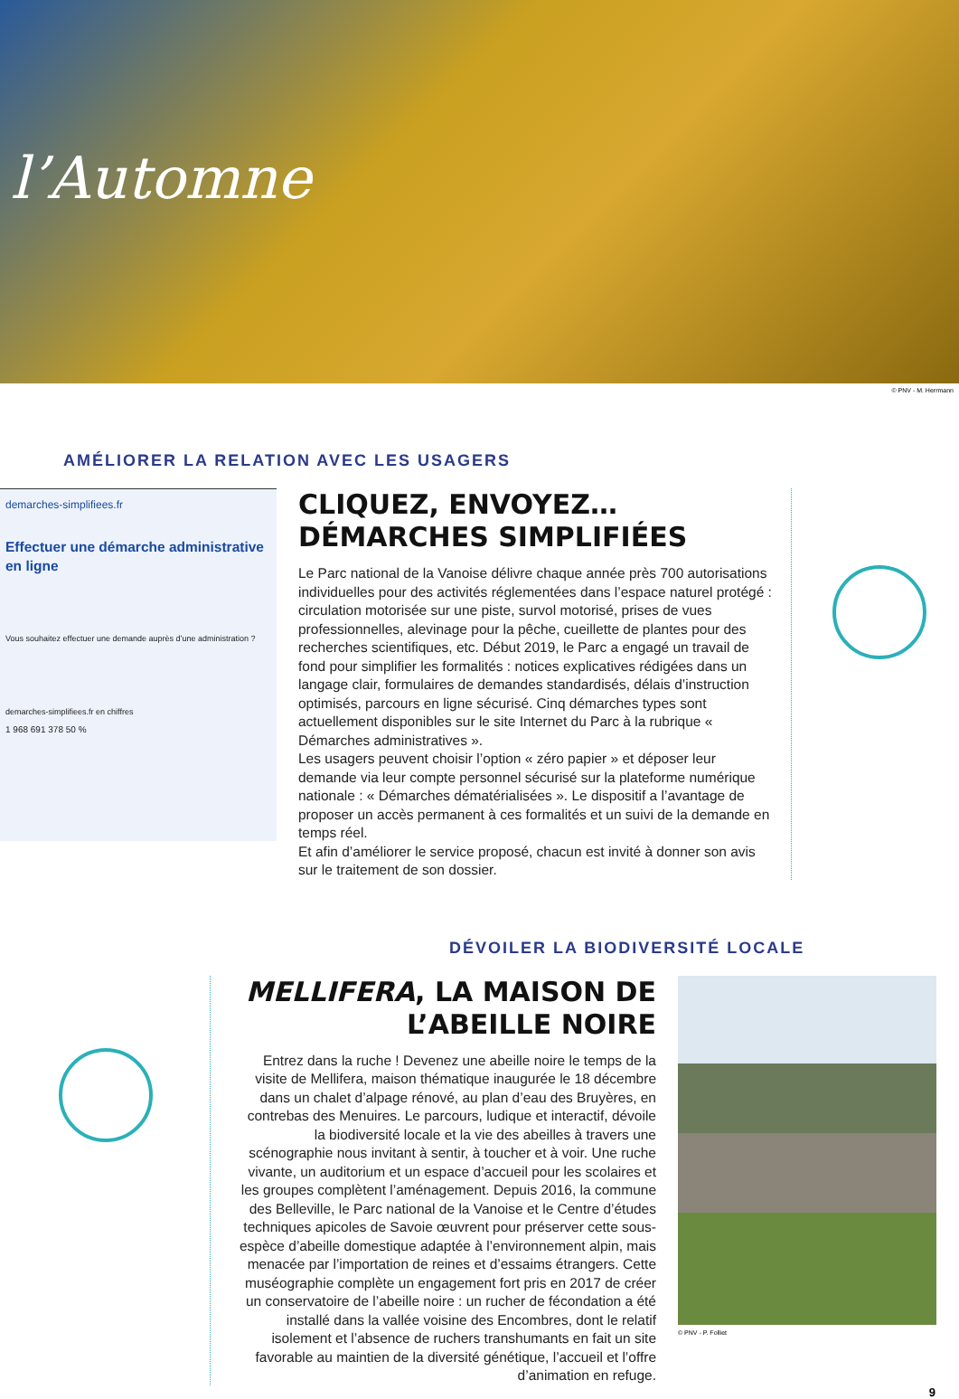l’Automne
© PNV - M. Herrmann
AMÉLIORER LA RELATION AVEC LES USAGERS
demarches-simplifiees.fr
Effectuer une démarche administrative en ligne
Vous souhaitez effectuer une demande auprès d’une administration ?
demarches-simplifiees.fr en chiffres
1 968 691 378 50 %
CLIQUEZ, ENVOYEZ… DÉMARCHES SIMPLIFIÉES
Le Parc national de la Vanoise délivre chaque année près 700 autorisations individuelles pour des activités réglementées dans l’espace naturel protégé : circulation motorisée sur une piste, survol motorisé, prises de vues professionnelles, alevinage pour la pêche, cueillette de plantes pour des recherches scientifiques, etc. Début 2019, le Parc a engagé un travail de fond pour simplifier les formalités : notices explicatives rédigées dans un langage clair, formulaires de demandes standardisés, délais d’instruction optimisés, parcours en ligne sécurisé. Cinq démarches types sont actuellement disponibles sur le site Internet du Parc à la rubrique « Démarches administratives ».
Les usagers peuvent choisir l’option « zéro papier » et déposer leur demande via leur compte personnel sécurisé sur la plateforme numérique nationale : « Démarches dématérialisées ». Le dispositif a l’avantage de proposer un accès permanent à ces formalités et un suivi de la demande en temps réel.
Et afin d’améliorer le service proposé, chacun est invité à donner son avis sur le traitement de son dossier.
DÉVOILER LA BIODIVERSITÉ LOCALE
MELLIFERA, LA MAISON DE L’ABEILLE NOIRE
Entrez dans la ruche ! Devenez une abeille noire le temps de la visite de Mellifera, maison thématique inaugurée le 18 décembre dans un chalet d’alpage rénové, au plan d’eau des Bruyères, en contrebas des Menuires. Le parcours, ludique et interactif, dévoile la biodiversité locale et la vie des abeilles à travers une scénographie nous invitant à sentir, à toucher et à voir. Une ruche vivante, un auditorium et un espace d’accueil pour les scolaires et les groupes complètent l’aménagement. Depuis 2016, la commune des Belleville, le Parc national de la Vanoise et le Centre d’études techniques apicoles de Savoie œuvrent pour préserver cette sous-espèce d’abeille domestique adaptée à l’environnement alpin, mais menacée par l’importation de reines et d’essaims étrangers. Cette muséographie complète un engagement fort pris en 2017 de créer un conservatoire de l’abeille noire : un rucher de fécondation a été installé dans la vallée voisine des Encombres, dont le relatif isolement et l’absence de ruchers transhumants en fait un site favorable au maintien de la diversité génétique, l’accueil et l’offre d’animation en refuge.
© PNV - P. Folliet
9